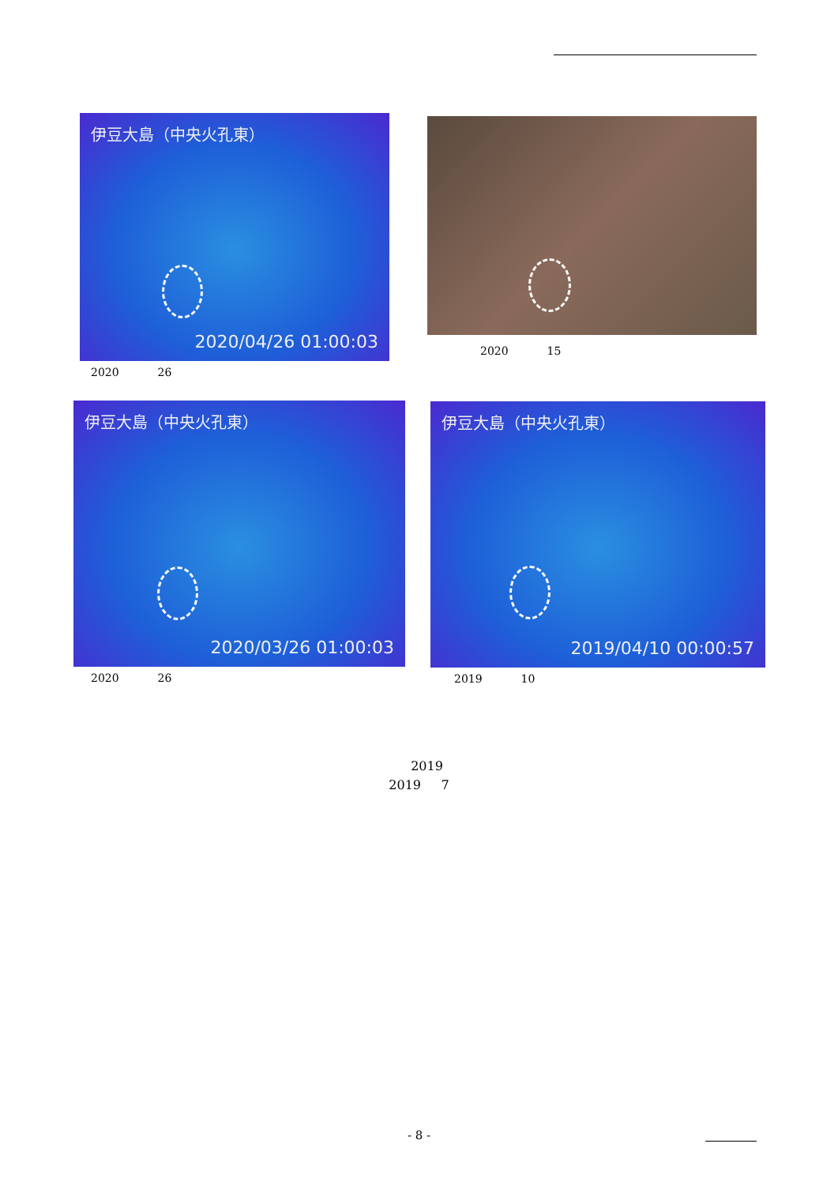伊豆大島（中央火孔東）
2020/04/26 01:00:03
2020 26
2020 15
伊豆大島（中央火孔東）
2020/03/26 01:00:03
2020 26
伊豆大島（中央火孔東）
2019/04/10 00:00:57
2019 10
2019
2019 7
- 8 -